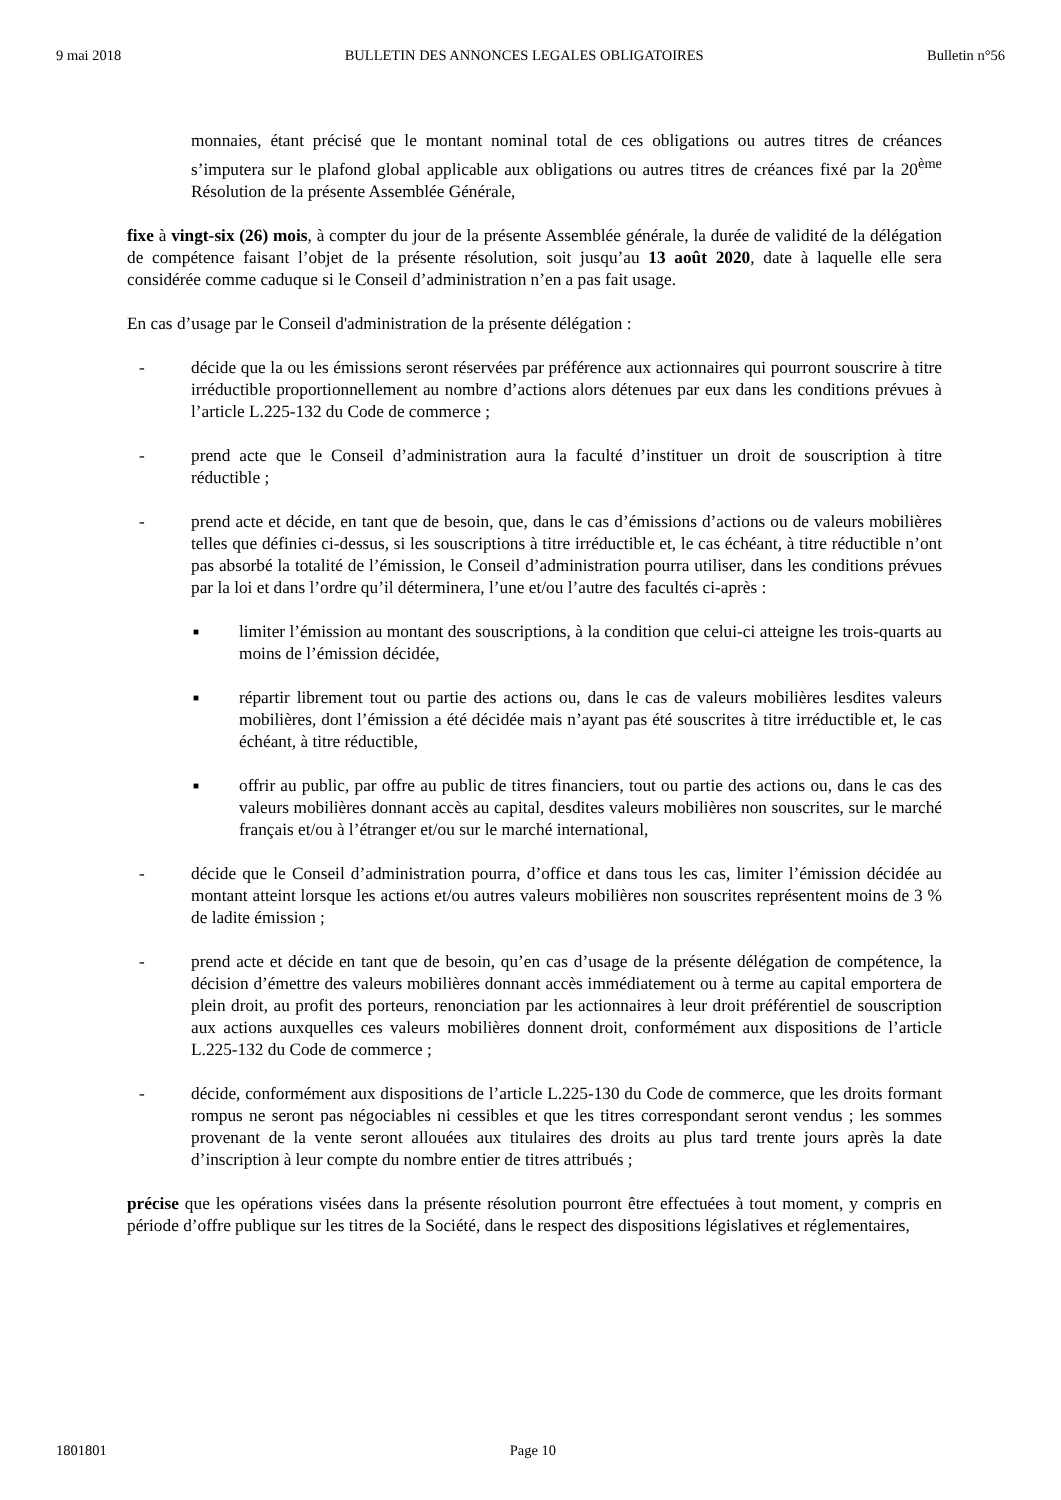9 mai 2018 BULLETIN DES ANNONCES LEGALES OBLIGATOIRES Bulletin n°56
monnaies, étant précisé que le montant nominal total de ces obligations ou autres titres de créances s’imputera sur le plafond global applicable aux obligations ou autres titres de créances fixé par la 20<sup>ème</sup> Résolution de la présente Assemblée Générale,
fixe à vingt-six (26) mois, à compter du jour de la présente Assemblée générale, la durée de validité de la délégation de compétence faisant l’objet de la présente résolution, soit jusqu’au 13 août 2020, date à laquelle elle sera considérée comme caduque si le Conseil d’administration n’en a pas fait usage.
En cas d’usage par le Conseil d'administration de la présente délégation :
- décide que la ou les émissions seront réservées par préférence aux actionnaires qui pourront souscrire à titre irréductible proportionnellement au nombre d’actions alors détenues par eux dans les conditions prévues à l’article L.225-132 du Code de commerce ;
- prend acte que le Conseil d’administration aura la faculté d’instituer un droit de souscription à titre réductible ;
- prend acte et décide, en tant que de besoin, que, dans le cas d’émissions d’actions ou de valeurs mobilières telles que définies ci-dessus, si les souscriptions à titre irréductible et, le cas échéant, à titre réductible n’ont pas absorbé la totalité de l’émission, le Conseil d’administration pourra utiliser, dans les conditions prévues par la loi et dans l’ordre qu’il déterminera, l’une et/ou l’autre des facultés ci-après :
■
limiter l’émission au montant des souscriptions, à la condition que celui-ci atteigne les trois-quarts au moins de l’émission décidée,
■
répartir librement tout ou partie des actions ou, dans le cas de valeurs mobilières lesdites valeurs mobilières, dont l’émission a été décidée mais n’ayant pas été souscrites à titre irréductible et, le cas échéant, à titre réductible,
■
offrir au public, par offre au public de titres financiers, tout ou partie des actions ou, dans le cas des valeurs mobilières donnant accès au capital, desdites valeurs mobilières non souscrites, sur le marché français et/ou à l’étranger et/ou sur le marché international,
- décide que le Conseil d’administration pourra, d’office et dans tous les cas, limiter l’émission décidée au montant atteint lorsque les actions et/ou autres valeurs mobilières non souscrites représentent moins de 3 % de ladite émission ;
- prend acte et décide en tant que de besoin, qu’en cas d’usage de la présente délégation de compétence, la décision d’émettre des valeurs mobilières donnant accès immédiatement ou à terme au capital emportera de plein droit, au profit des porteurs, renonciation par les actionnaires à leur droit préférentiel de souscription aux actions auxquelles ces valeurs mobilières donnent droit, conformément aux dispositions de l’article L.225-132 du Code de commerce ;
- décide, conformément aux dispositions de l’article L.225-130 du Code de commerce, que les droits formant rompus ne seront pas négociables ni cessibles et que les titres correspondant seront vendus ; les sommes provenant de la vente seront allouées aux titulaires des droits au plus tard trente jours après la date d’inscription à leur compte du nombre entier de titres attribués ;
précise que les opérations visées dans la présente résolution pourront être effectuées à tout moment, y compris en période d’offre publique sur les titres de la Société, dans le respect des dispositions législatives et réglementaires,
1801801 Page 10